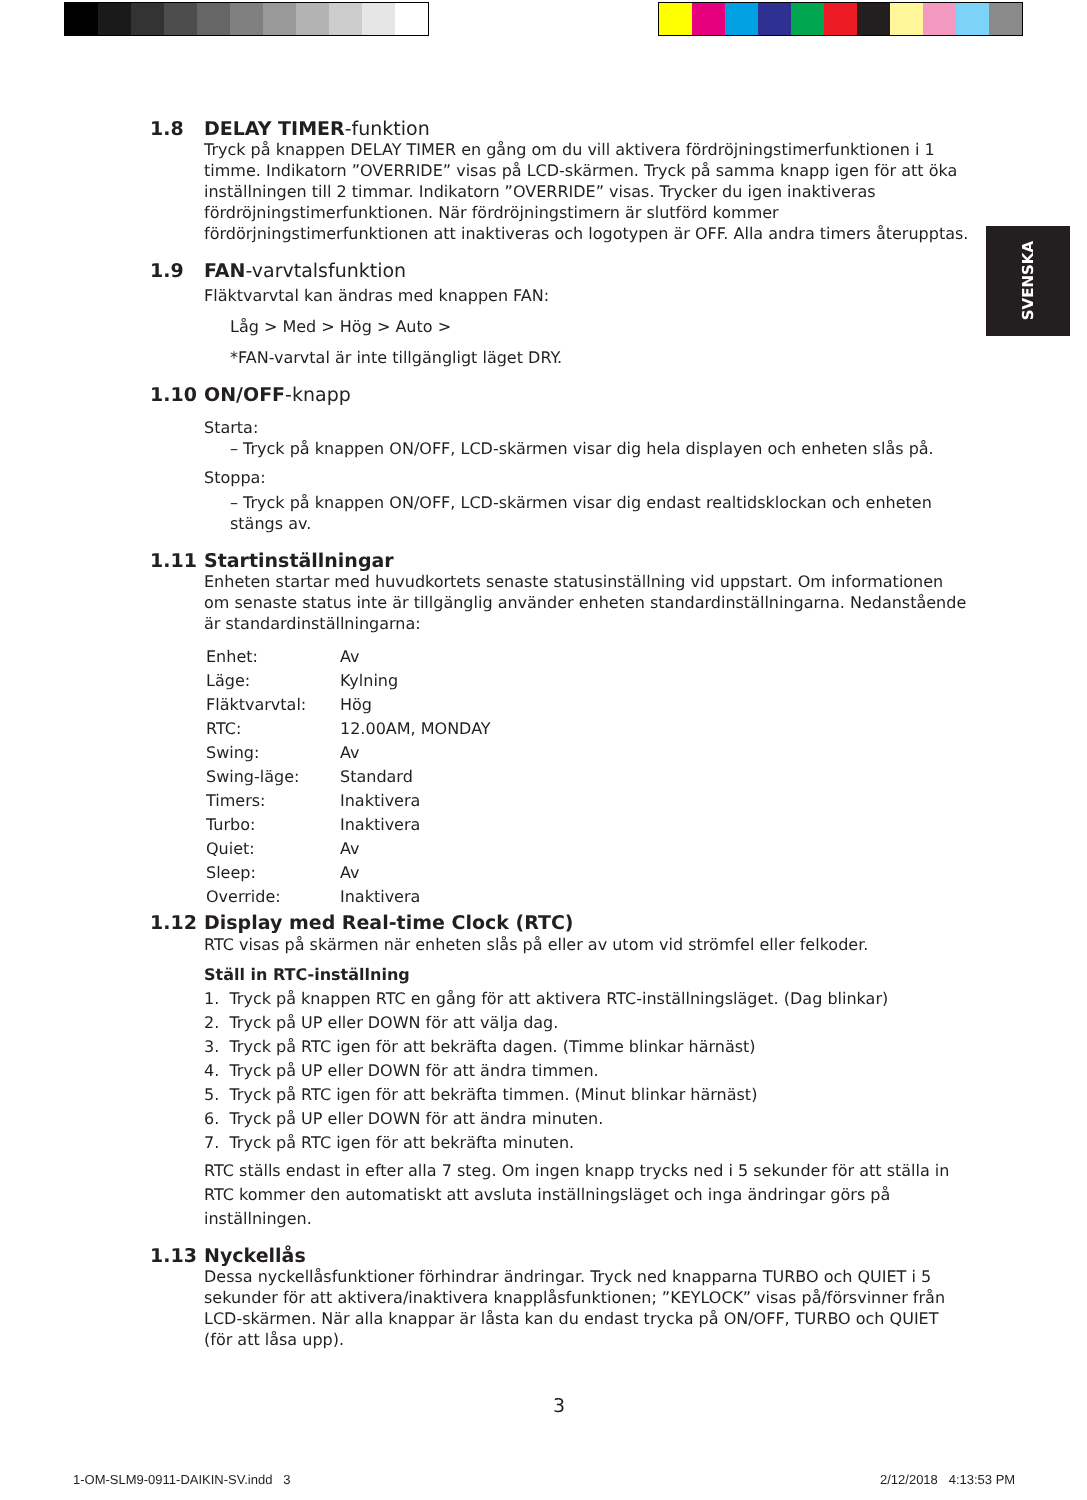SVENSKA
1.8 DELAY TIMER-funktion
Tryck på knappen DELAY TIMER en gång om du vill aktivera fördröjningstimerfunktionen i 1 timme. Indikatorn ”OVERRIDE” visas på LCD-skärmen. Tryck på samma knapp igen för att öka inställningen till 2 timmar. Indikatorn ”OVERRIDE” visas. Trycker du igen inaktiveras fördröjningstimerfunktionen. När fördröjningstimern är slutförd kommer fördörjningstimerfunktionen att inaktiveras och logotypen är OFF. Alla andra timers återupptas.
1.9 FAN-varvtalsfunktion
Fläktvarvtal kan ändras med knappen FAN:
Låg > Med > Hög > Auto >
*FAN-varvtal är inte tillgängligt läget DRY.
1.10 ON/OFF-knapp
Starta:
– Tryck på knappen ON/OFF, LCD-skärmen visar dig hela displayen och enheten slås på.
Stoppa:
– Tryck på knappen ON/OFF, LCD-skärmen visar dig endast realtidsklockan och enheten stängs av.
1.11 Startinställningar
Enheten startar med huvudkortets senaste statusinställning vid uppstart. Om informationen om senaste status inte är tillgänglig använder enheten standardinställningarna. Nedanstående är standardinställningarna:
| Enhet: | Av |
| Läge: | Kylning |
| Fläktvarvtal: | Hög |
| RTC: | 12.00AM, MONDAY |
| Swing: | Av |
| Swing-läge: | Standard |
| Timers: | Inaktivera |
| Turbo: | Inaktivera |
| Quiet: | Av |
| Sleep: | Av |
| Override: | Inaktivera |
1.12 Display med Real-time Clock (RTC)
RTC visas på skärmen när enheten slås på eller av utom vid strömfel eller felkoder.
Ställ in RTC-inställning
1. Tryck på knappen RTC en gång för att aktivera RTC-inställningsläget. (Dag blinkar)
2. Tryck på UP eller DOWN för att välja dag.
3. Tryck på RTC igen för att bekräfta dagen. (Timme blinkar härnäst)
4. Tryck på UP eller DOWN för att ändra timmen.
5. Tryck på RTC igen för att bekräfta timmen. (Minut blinkar härnäst)
6. Tryck på UP eller DOWN för att ändra minuten.
7. Tryck på RTC igen för att bekräfta minuten.
RTC ställs endast in efter alla 7 steg. Om ingen knapp trycks ned i 5 sekunder för att ställa in RTC kommer den automatiskt att avsluta inställningsläget och inga ändringar görs på inställningen.
1.13 Nyckellås
Dessa nyckellåsfunktioner förhindrar ändringar. Tryck ned knapparna TURBO och QUIET i 5 sekunder för att aktivera/inaktivera knapplåsfunktionen; ”KEYLOCK” visas på/försvinner från LCD-skärmen. När alla knappar är låsta kan du endast trycka på ON/OFF, TURBO och QUIET (för att låsa upp).
3
1-OM-SLM9-0911-DAIKIN-SV.indd 3
2/12/2018 4:13:53 PM